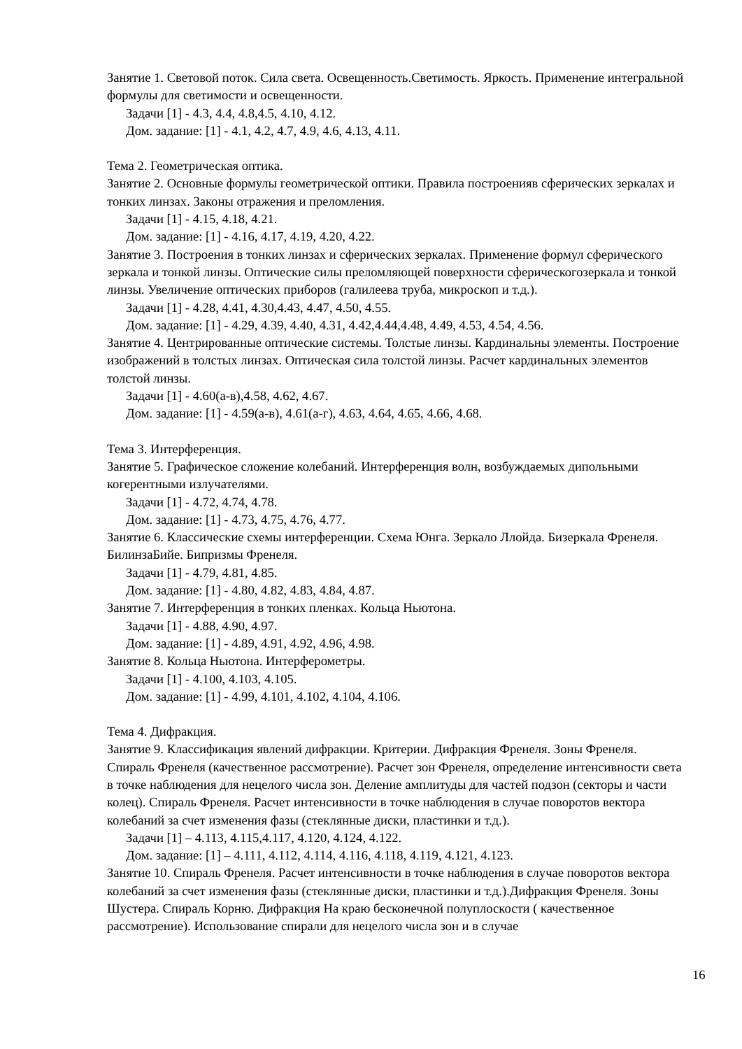Занятие 1. Световой поток. Сила света. Освещенность.Светимость. Яркость. Применение интегральной формулы для светимости и освещенности.
Задачи [1] - 4.3, 4.4, 4.8,4.5, 4.10, 4.12.
Дом. задание: [1] - 4.1, 4.2, 4.7, 4.9, 4.6, 4.13, 4.11.
Тема 2. Геометрическая оптика.
Занятие 2. Основные формулы геометрической оптики. Правила построенияв сферических зеркалах и тонких линзах. Законы отражения и преломления.
Задачи [1] - 4.15, 4.18, 4.21.
Дом. задание: [1] - 4.16, 4.17, 4.19, 4.20, 4.22.
Занятие 3. Построения в тонких линзах и сферических зеркалах. Применение формул сферического зеркала и тонкой линзы. Оптические силы преломляющей поверхности сферическогозеркала и тонкой линзы. Увеличение оптических приборов (галилеева труба, микроскоп и т.д.).
Задачи [1] - 4.28, 4.41, 4.30,4.43, 4.47, 4.50, 4.55.
Дом. задание: [1] - 4.29, 4.39, 4.40, 4.31, 4.42,4.44,4.48, 4.49, 4.53, 4.54, 4.56.
Занятие 4. Центрированные оптические системы. Толстые линзы. Кардинальны элементы. Построение изображений в толстых линзах. Оптическая сила толстой линзы. Расчет кардинальных элементов толстой линзы.
Задачи [1] - 4.60(а-в),4.58, 4.62, 4.67.
Дом. задание: [1] - 4.59(а-в), 4.61(а-г), 4.63, 4.64, 4.65, 4.66, 4.68.
Тема 3. Интерференция.
Занятие 5. Графическое сложение колебаний. Интерференция волн, возбуждаемых дипольными когерентными излучателями.
Задачи [1] - 4.72, 4.74, 4.78.
Дом. задание: [1] - 4.73, 4.75, 4.76, 4.77.
Занятие 6. Классические схемы интерференции. Схема Юнга. Зеркало Ллойда. Бизеркала Френеля. БилинзаБийе. Бипризмы Френеля.
Задачи [1] - 4.79, 4.81, 4.85.
Дом. задание: [1] - 4.80, 4.82, 4.83, 4.84, 4.87.
Занятие 7. Интерференция в тонких пленках. Кольца Ньютона.
Задачи [1] - 4.88, 4.90, 4.97.
Дом. задание: [1] - 4.89, 4.91, 4.92, 4.96, 4.98.
Занятие 8. Кольца Ньютона. Интерферометры.
Задачи [1] - 4.100, 4.103, 4.105.
Дом. задание: [1] - 4.99, 4.101, 4.102, 4.104, 4.106.
Тема 4. Дифракция.
Занятие 9. Классификация явлений дифракции. Критерии. Дифракция Френеля. Зоны Френеля. Спираль Френеля (качественное рассмотрение). Расчет зон Френеля, определение интенсивности света в точке наблюдения для нецелого числа зон. Деление амплитуды для частей подзон (секторы и части колец). Спираль Френеля. Расчет интенсивности в точке наблюдения в случае поворотов вектора колебаний за счет изменения фазы (стеклянные диски, пластинки и т.д.).
Задачи [1] – 4.113, 4.115,4.117, 4.120, 4.124, 4.122.
Дом. задание: [1] – 4.111, 4.112, 4.114, 4.116, 4.118, 4.119, 4.121, 4.123.
Занятие 10. Спираль Френеля. Расчет интенсивности в точке наблюдения в случае поворотов вектора колебаний за счет изменения фазы (стеклянные диски, пластинки и т.д.).Дифракция Френеля. Зоны Шустера. Спираль Корню. Дифракция На краю бесконечной полуплоскости ( качественное рассмотрение). Использование спирали для нецелого числа зон и в случае
16